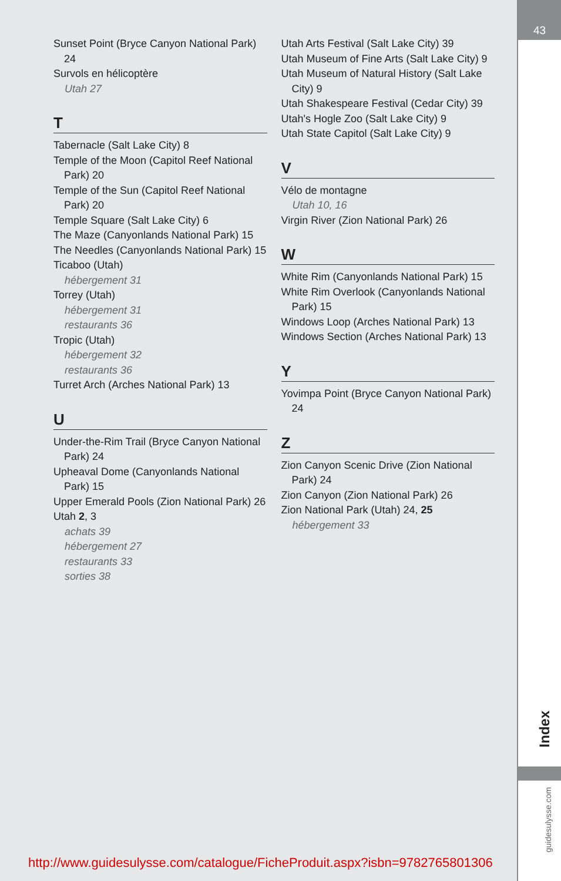43
Index
guidesulysse.com
Sunset Point (Bryce Canyon National Park) 24
Survols en hélicoptère
Utah 27
T
Tabernacle (Salt Lake City) 8
Temple of the Moon (Capitol Reef National Park) 20
Temple of the Sun (Capitol Reef National Park) 20
Temple Square (Salt Lake City) 6
The Maze (Canyonlands National Park) 15
The Needles (Canyonlands National Park) 15
Ticaboo (Utah)
hébergement 31
Torrey (Utah)
hébergement 31
restaurants 36
Tropic (Utah)
hébergement 32
restaurants 36
Turret Arch (Arches National Park) 13
U
Under-the-Rim Trail (Bryce Canyon National Park) 24
Upheaval Dome (Canyonlands National Park) 15
Upper Emerald Pools (Zion National Park) 26
Utah 2, 3
achats 39
hébergement 27
restaurants 33
sorties 38
Utah Arts Festival (Salt Lake City) 39
Utah Museum of Fine Arts (Salt Lake City) 9
Utah Museum of Natural History (Salt Lake City) 9
Utah Shakespeare Festival (Cedar City) 39
Utah's Hogle Zoo (Salt Lake City) 9
Utah State Capitol (Salt Lake City) 9
V
Vélo de montagne
Utah 10, 16
Virgin River (Zion National Park) 26
W
White Rim (Canyonlands National Park) 15
White Rim Overlook (Canyonlands National Park) 15
Windows Loop (Arches National Park) 13
Windows Section (Arches National Park) 13
Y
Yovimpa Point (Bryce Canyon National Park) 24
Z
Zion Canyon Scenic Drive (Zion National Park) 24
Zion Canyon (Zion National Park) 26
Zion National Park (Utah) 24, 25
hébergement 33
http://www.guidesulysse.com/catalogue/FicheProduit.aspx?isbn=9782765801306